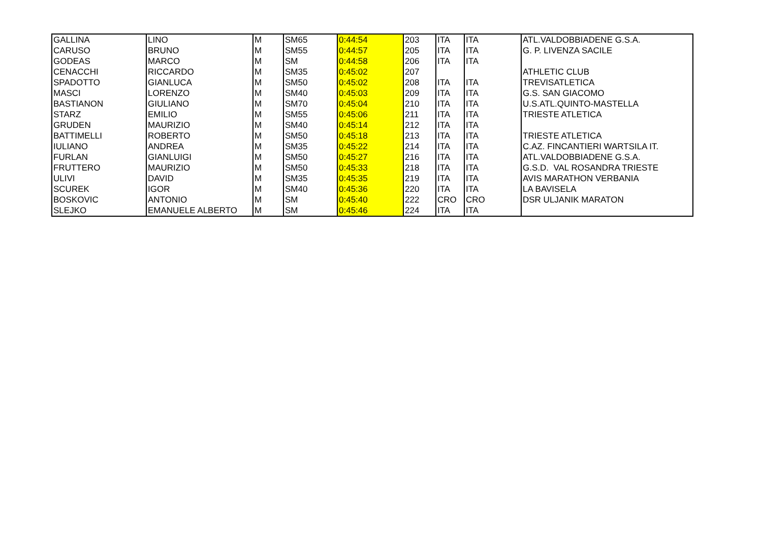| GALLINA | LINO | M | SM65 | 0:44:54 | 203 | ITA | ITA | ATL.VALDOBBIADENE G.S.A. |
| CARUSO | BRUNO | M | SM55 | 0:44:57 | 205 | ITA | ITA | G. P. LIVENZA SACILE |
| GODEAS | MARCO | M | SM | 0:44:58 | 206 | ITA | ITA | |
| CENACCHI | RICCARDO | M | SM35 | 0:45:02 | 207 | | | ATHLETIC CLUB |
| SPADOTTO | GIANLUCA | M | SM50 | 0:45:02 | 208 | ITA | ITA | TREVISATLETICA |
| MASCI | LORENZO | M | SM40 | 0:45:03 | 209 | ITA | ITA | G.S. SAN GIACOMO |
| BASTIANON | GIULIANO | M | SM70 | 0:45:04 | 210 | ITA | ITA | U.S.ATL.QUINTO-MASTELLA |
| STARZ | EMILIO | M | SM55 | 0:45:06 | 211 | ITA | ITA | TRIESTE ATLETICA |
| GRUDEN | MAURIZIO | M | SM40 | 0:45:14 | 212 | ITA | ITA | |
| BATTIMELLI | ROBERTO | M | SM50 | 0:45:18 | 213 | ITA | ITA | TRIESTE ATLETICA |
| IULIANO | ANDREA | M | SM35 | 0:45:22 | 214 | ITA | ITA | C.AZ. FINCANTIERI WARTSILA IT. |
| FURLAN | GIANLUIGI | M | SM50 | 0:45:27 | 216 | ITA | ITA | ATL.VALDOBBIADENE G.S.A. |
| FRUTTERO | MAURIZIO | M | SM50 | 0:45:33 | 218 | ITA | ITA | G.S.D. VAL ROSANDRA TRIESTE |
| ULIVI | DAVID | M | SM35 | 0:45:35 | 219 | ITA | ITA | AVIS MARATHON VERBANIA |
| SCUREK | IGOR | M | SM40 | 0:45:36 | 220 | ITA | ITA | LA BAVISELA |
| BOSKOVIC | ANTONIO | M | SM | 0:45:40 | 222 | CRO | CRO | DSR ULJANIK MARATON |
| SLEJKO | EMANUELE ALBERTO | M | SM | 0:45:46 | 224 | ITA | ITA | |